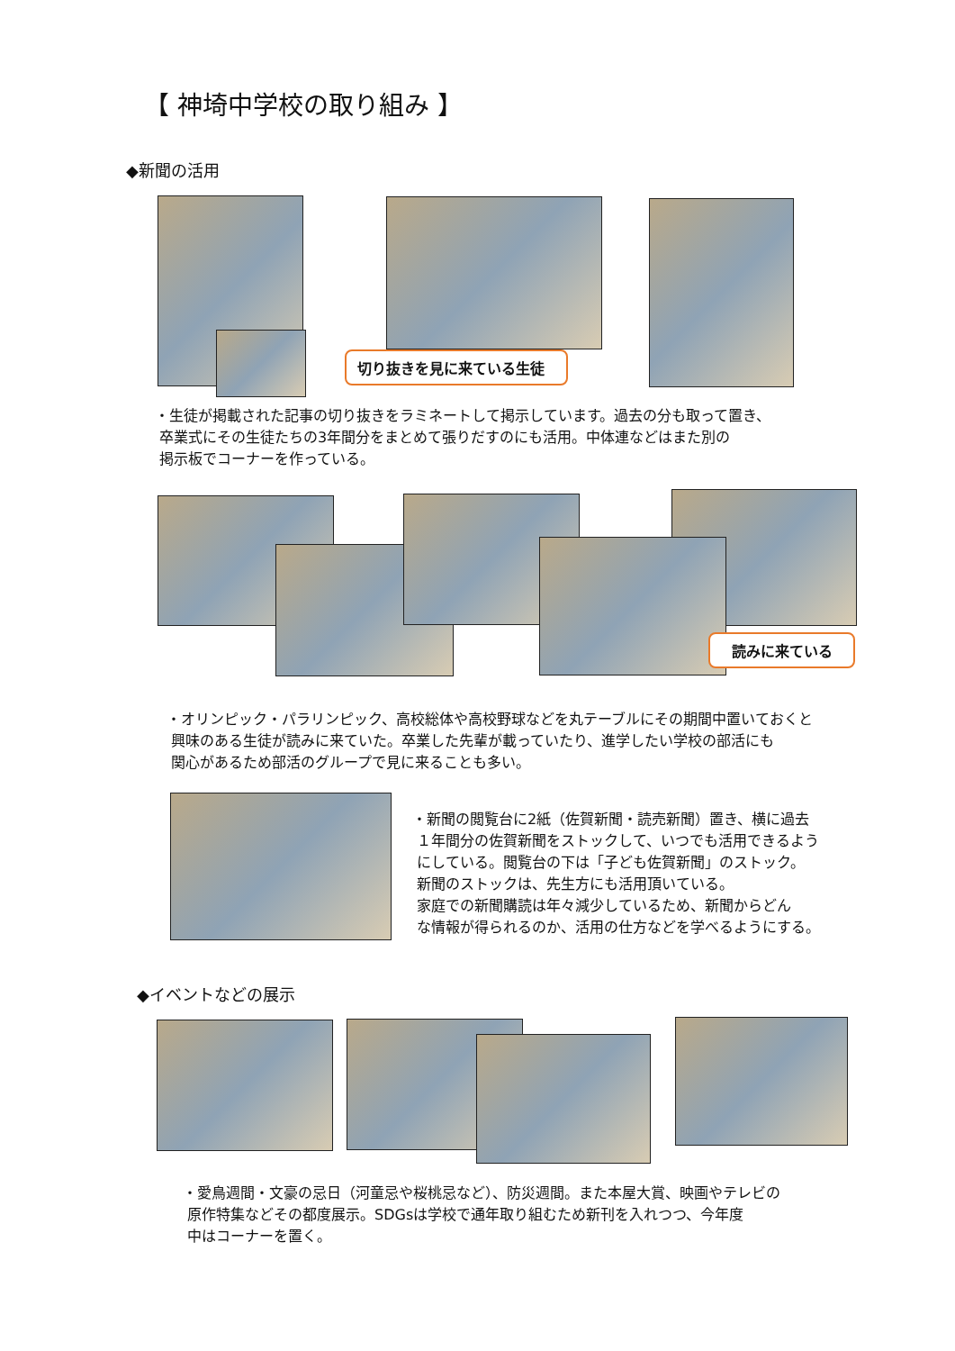【 神埼中学校の取り組み 】
◆新聞の活用
切り抜きを見に来ている生徒
・生徒が掲載された記事の切り抜きをラミネートして掲示しています。過去の分も取って置き、
卒業式にその生徒たちの3年間分をまとめて張りだすのにも活用。中体連などはまた別の
掲示板でコーナーを作っている。
読みに来ている
・オリンピック・パラリンピック、高校総体や高校野球などを丸テーブルにその期間中置いておくと
興味のある生徒が読みに来ていた。卒業した先輩が載っていたり、進学したい学校の部活にも
関心があるため部活のグループで見に来ることも多い。
・新聞の閲覧台に2紙（佐賀新聞・読売新聞）置き、横に過去
１年間分の佐賀新聞をストックして、いつでも活用できるよう
にしている。閲覧台の下は「子ども佐賀新聞」のストック。
新聞のストックは、先生方にも活用頂いている。
家庭での新聞購読は年々減少しているため、新聞からどん
な情報が得られるのか、活用の仕方などを学べるようにする。
◆イベントなどの展示
・愛鳥週間・文豪の忌日（河童忌や桜桃忌など）、防災週間。また本屋大賞、映画やテレビの
原作特集などその都度展示。SDGsは学校で通年取り組むため新刊を入れつつ、今年度
中はコーナーを置く。